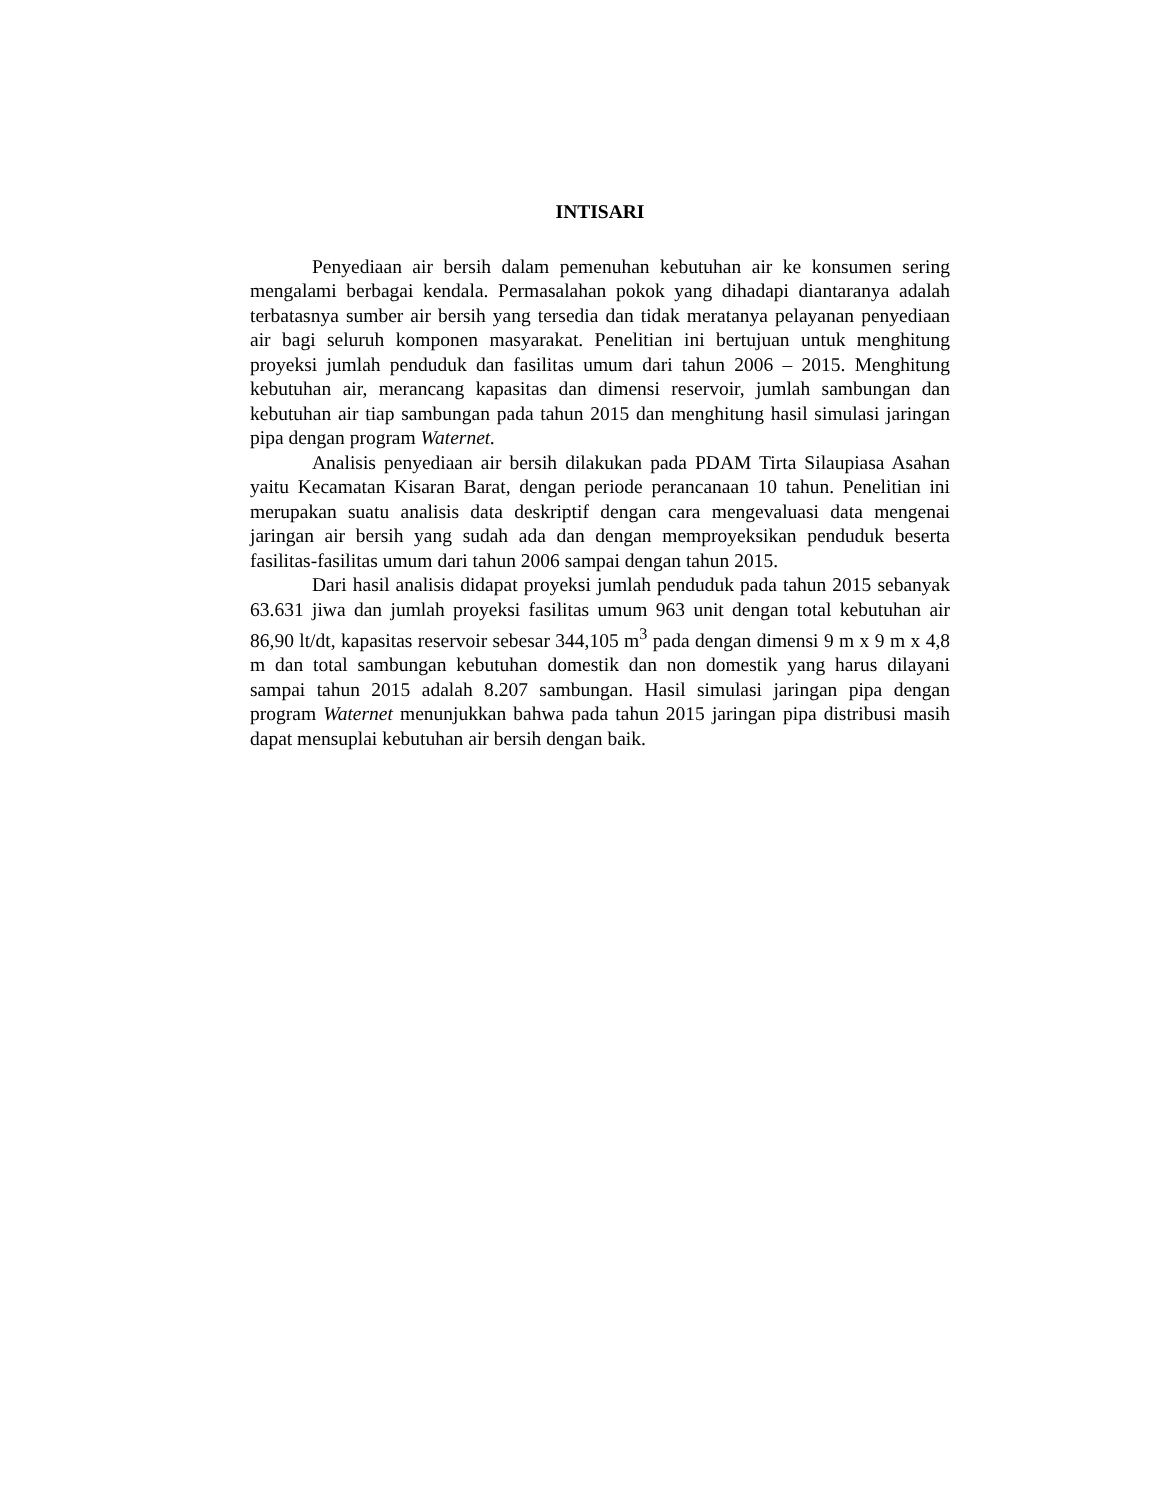INTISARI
Penyediaan air bersih dalam pemenuhan kebutuhan air ke konsumen sering mengalami berbagai kendala. Permasalahan pokok yang dihadapi diantaranya adalah terbatasnya sumber air bersih yang tersedia dan tidak meratanya pelayanan penyediaan air bagi seluruh komponen masyarakat. Penelitian ini bertujuan untuk menghitung proyeksi jumlah penduduk dan fasilitas umum dari tahun 2006 – 2015. Menghitung kebutuhan air, merancang kapasitas dan dimensi reservoir, jumlah sambungan dan kebutuhan air tiap sambungan pada tahun 2015 dan menghitung hasil simulasi jaringan pipa dengan program Waternet.
Analisis penyediaan air bersih dilakukan pada PDAM Tirta Silaupiasa Asahan yaitu Kecamatan Kisaran Barat, dengan periode perancanaan 10 tahun. Penelitian ini merupakan suatu analisis data deskriptif dengan cara mengevaluasi data mengenai jaringan air bersih yang sudah ada dan dengan memproyeksikan penduduk beserta fasilitas-fasilitas umum dari tahun 2006 sampai dengan tahun 2015.
Dari hasil analisis didapat proyeksi jumlah penduduk pada tahun 2015 sebanyak 63.631 jiwa dan jumlah proyeksi fasilitas umum 963 unit dengan total kebutuhan air 86,90 lt/dt, kapasitas reservoir sebesar 344,105 m<sup>3</sup> pada dengan dimensi 9 m x 9 m x 4,8 m dan total sambungan kebutuhan domestik dan non domestik yang harus dilayani sampai tahun 2015 adalah 8.207 sambungan. Hasil simulasi jaringan pipa dengan program Waternet menunjukkan bahwa pada tahun 2015 jaringan pipa distribusi masih dapat mensuplai kebutuhan air bersih dengan baik.